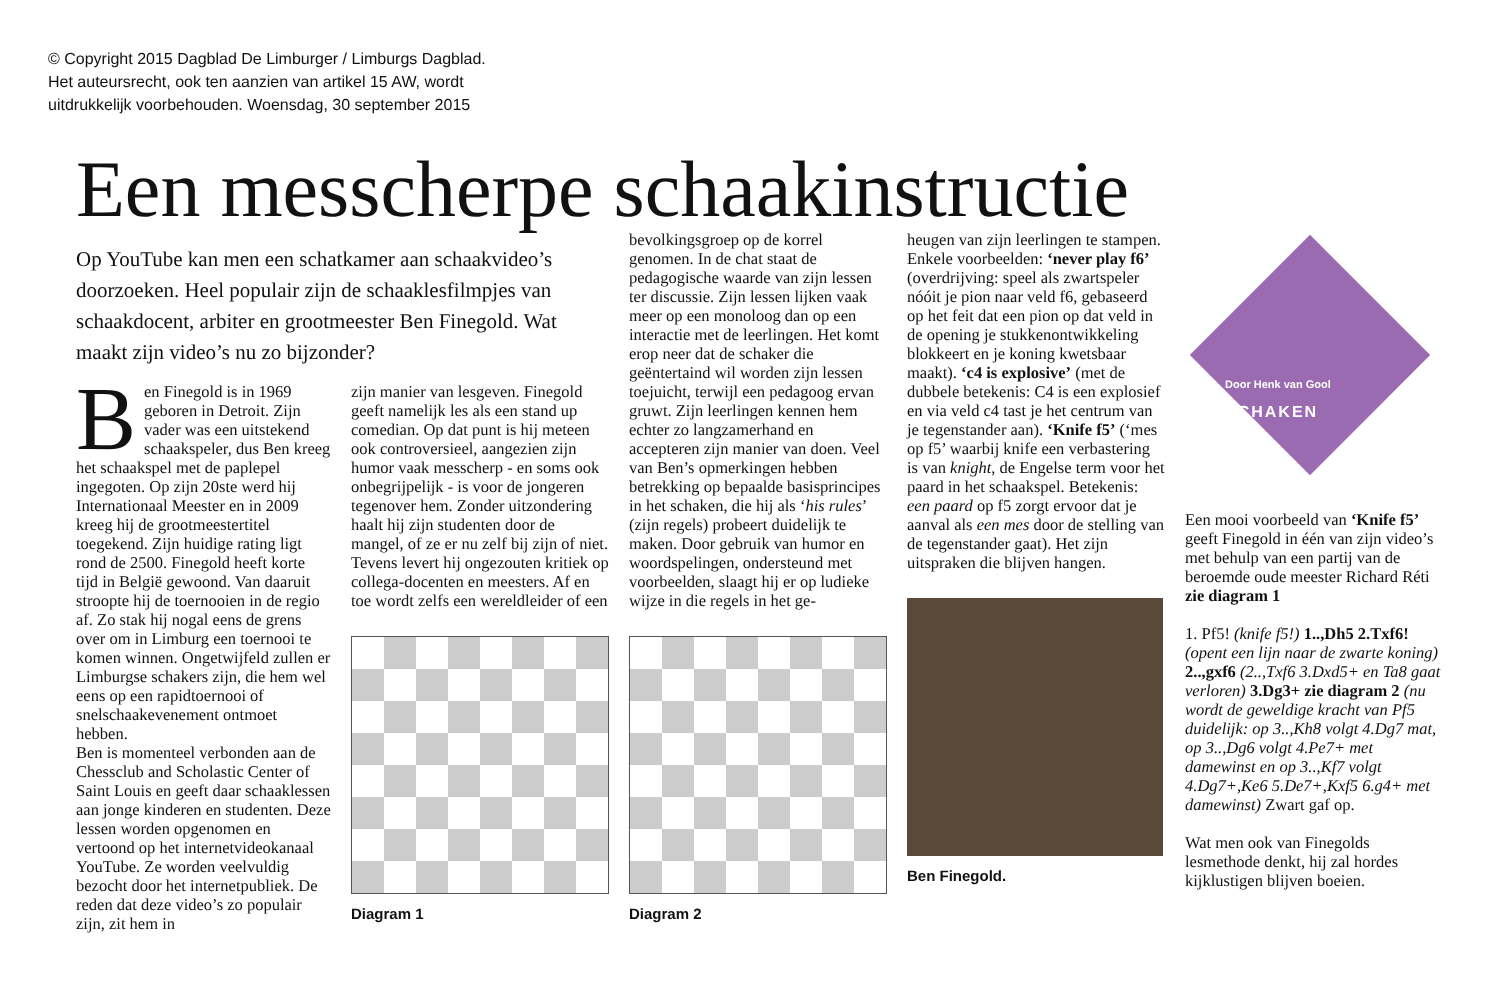© Copyright 2015 Dagblad De Limburger / Limburgs Dagblad.
Het auteursrecht, ook ten aanzien van artikel 15 AW, wordt
uitdrukkelijk voorbehouden. Woensdag, 30 september 2015
Een messcherpe schaakinstructie
Op YouTube kan men een schatkamer aan schaakvideo’s doorzoeken. Heel populair zijn de schaaklesfilmpjes van schaakdocent, arbiter en grootmeester Ben Finegold. Wat maakt zijn video’s nu zo bijzonder?
Ben Finegold is in 1969 geboren in Detroit. Zijn vader was een uitstekend schaakspeler, dus Ben kreeg het schaakspel met de paplepel ingegoten. Op zijn 20ste werd hij Internationaal Meester en in 2009 kreeg hij de grootmeestertitel toegekend. Zijn huidige rating ligt rond de 2500. Finegold heeft korte tijd in België gewoond. Van daaruit stroopte hij de toernooien in de regio af. Zo stak hij nogal eens de grens over om in Limburg een toernooi te komen winnen. Ongetwijfeld zullen er Limburgse schakers zijn, die hem wel eens op een rapidtoernooi of snelschaakevenement ontmoet hebben.
Ben is momenteel verbonden aan de Chessclub and Scholastic Center of Saint Louis en geeft daar schaaklessen aan jonge kinderen en studenten. Deze lessen worden opgenomen en vertoond op het internetvideokanaal YouTube. Ze worden veelvuldig bezocht door het internetpubliek. De reden dat deze video’s zo populair zijn, zit hem in
zijn manier van lesgeven. Finegold geeft namelijk les als een stand up comedian. Op dat punt is hij meteen ook controversieel, aangezien zijn humor vaak messcherp - en soms ook onbegrijpelijk - is voor de jongeren tegenover hem. Zonder uitzondering haalt hij zijn studenten door de mangel, of ze er nu zelf bij zijn of niet. Tevens levert hij ongezouten kritiek op collega-docenten en meesters. Af en toe wordt zelfs een wereldleider of een
Diagram 1
bevolkingsgroep op de korrel genomen. In de chat staat de pedagogische waarde van zijn lessen ter discussie. Zijn lessen lijken vaak meer op een monoloog dan op een interactie met de leerlingen. Het komt erop neer dat de schaker die geëntertaind wil worden zijn lessen toejuicht, terwijl een pedagoog ervan gruwt. Zijn leerlingen kennen hem echter zo langzamerhand en accepteren zijn manier van doen. Veel van Ben’s opmerkingen hebben betrekking op bepaalde basisprincipes in het schaken, die hij als ‘his rules’ (zijn regels) probeert duidelijk te maken. Door gebruik van humor en woordspelingen, ondersteund met voorbeelden, slaagt hij er op ludieke wijze in die regels in het ge-
Diagram 2
heugen van zijn leerlingen te stampen. Enkele voorbeelden: ‘never play f6’ (overdrijving: speel als zwartspeler nóóit je pion naar veld f6, gebaseerd op het feit dat een pion op dat veld in de opening je stukkenontwikkeling blokkeert en je koning kwetsbaar maakt). ‘c4 is explosive’ (met de dubbele betekenis: C4 is een explosief en via veld c4 tast je het centrum van je tegenstander aan). ‘Knife f5’ (‘mes op f5’ waarbij knife een verbastering is van knight, de Engelse term voor het paard in het schaakspel. Betekenis: een paard op f5 zorgt ervoor dat je aanval als een mes door de stelling van de tegenstander gaat). Het zijn uitspraken die blijven hangen.
Ben Finegold.
Door Henk van Gool
SCHAKEN
Een mooi voorbeeld van ‘Knife f5’ geeft Finegold in één van zijn video’s met behulp van een partij van de beroemde oude meester Richard Réti zie diagram 1
1. Pf5! (knife f5!) 1..,Dh5 2.Txf6! (opent een lijn naar de zwarte koning) 2..,gxf6 (2..,Txf6 3.Dxd5+ en Ta8 gaat verloren) 3.Dg3+ zie diagram 2 (nu wordt de geweldige kracht van Pf5 duidelijk: op 3..,Kh8 volgt 4.Dg7 mat, op 3..,Dg6 volgt 4.Pe7+ met damewinst en op 3..,Kf7 volgt 4.Dg7+,Ke6 5.De7+,Kxf5 6.g4+ met damewinst) Zwart gaf op.
Wat men ook van Finegolds lesmethode denkt, hij zal hordes kijklustigen blijven boeien.